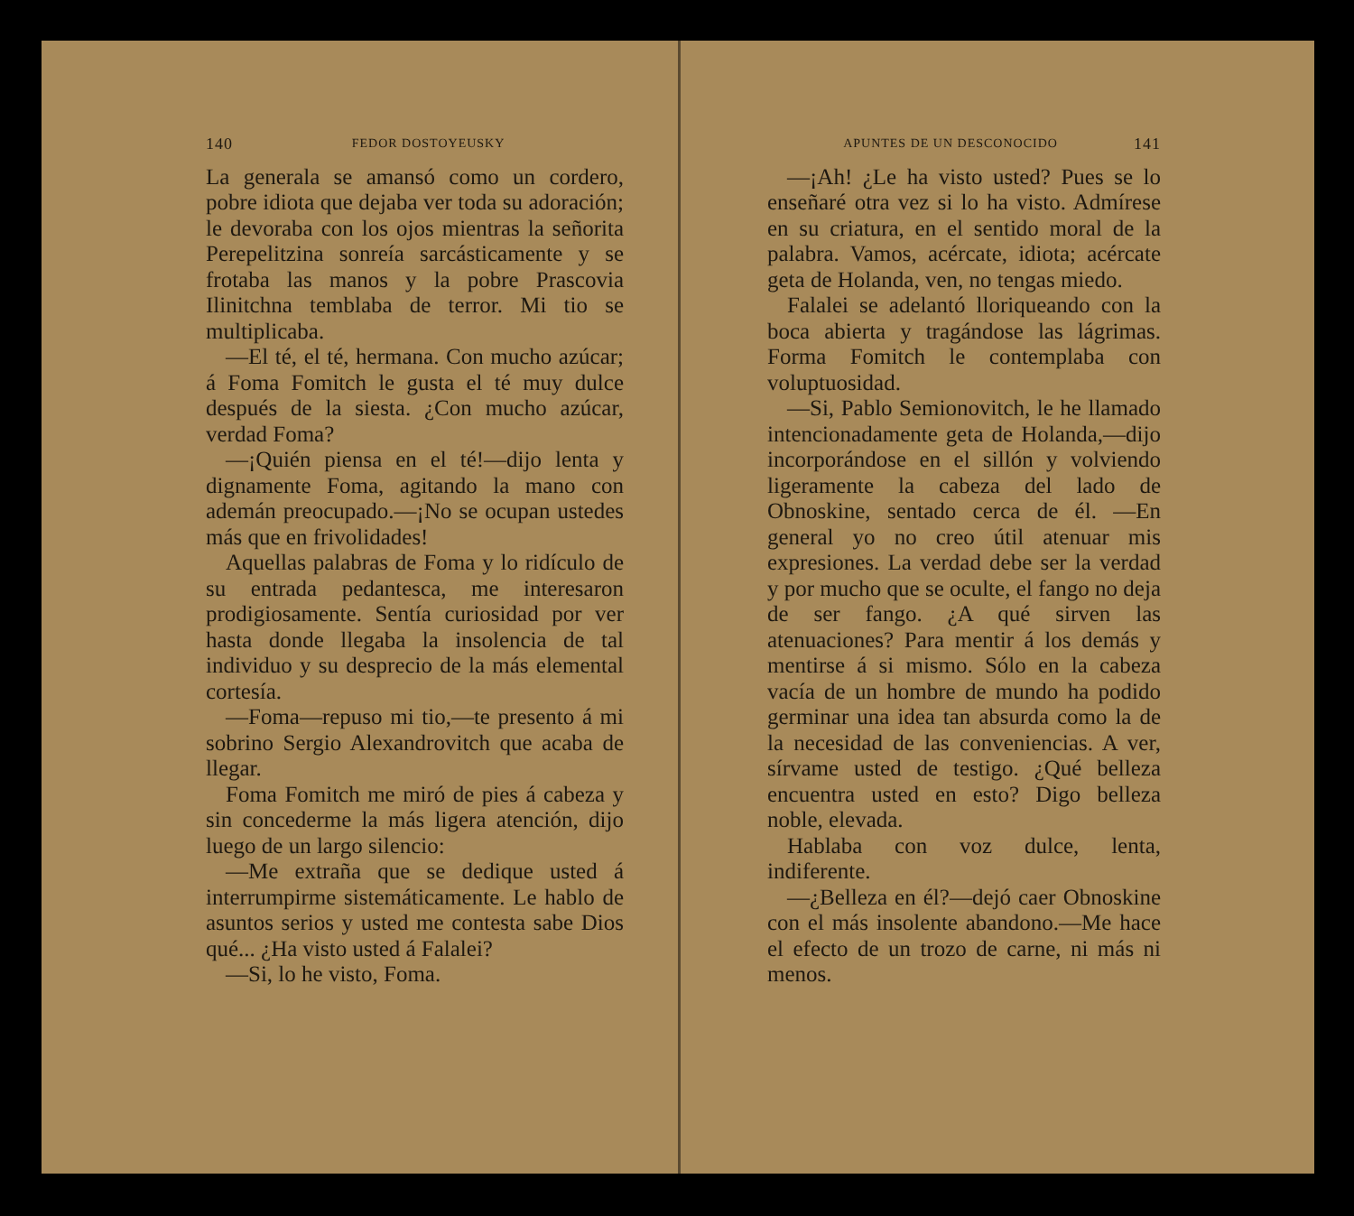140 FEDOR DOSTOYEUSKY
La generala se amansó como un cordero, pobre idiota que dejaba ver toda su adoración; le devoraba con los ojos mientras la señorita Perepelitzina sonreía sarcásticamente y se frotaba las manos y la pobre Prascovia Ilinitchna temblaba de terror. Mi tio se multiplicaba.
—El té, el té, hermana. Con mucho azúcar; á Foma Fomitch le gusta el té muy dulce después de la siesta. ¿Con mucho azúcar, verdad Foma?
—¡Quién piensa en el té!—dijo lenta y dignamente Foma, agitando la mano con ademán preocupado.—¡No se ocupan ustedes más que en frivolidades!
Aquellas palabras de Foma y lo ridículo de su entrada pedantesca, me interesaron prodigiosamente. Sentía curiosidad por ver hasta donde llegaba la insolencia de tal individuo y su desprecio de la más elemental cortesía.
—Foma—repuso mi tio,—te presento á mi sobrino Sergio Alexandrovitch que acaba de llegar.
Foma Fomitch me miró de pies á cabeza y sin concederme la más ligera atención, dijo luego de un largo silencio:
—Me extraña que se dedique usted á interrumpirme sistemáticamente. Le hablo de asuntos serios y usted me contesta sabe Dios qué... ¿Ha visto usted á Falalei?
—Si, lo he visto, Foma.
APUNTES DE UN DESCONOCIDO 141
—¡Ah! ¿Le ha visto usted? Pues se lo enseñaré otra vez si lo ha visto. Admírese en su criatura, en el sentido moral de la palabra. Vamos, acércate, idiota; acércate geta de Holanda, ven, no tengas miedo.
Falalei se adelantó lloriqueando con la boca abierta y tragándose las lágrimas. Forma Fomitch le contemplaba con voluptuosidad.
—Si, Pablo Semionovitch, le he llamado intencionadamente geta de Holanda,—dijo incorporándose en el sillón y volviendo ligeramente la cabeza del lado de Obnoskine, sentado cerca de él. —En general yo no creo útil atenuar mis expresiones. La verdad debe ser la verdad y por mucho que se oculte, el fango no deja de ser fango. ¿A qué sirven las atenuaciones? Para mentir á los demás y mentirse á si mismo. Sólo en la cabeza vacía de un hombre de mundo ha podido germinar una idea tan absurda como la de la necesidad de las conveniencias. A ver, sírvame usted de testigo. ¿Qué belleza encuentra usted en esto? Digo belleza noble, elevada.
Hablaba con voz dulce, lenta, indiferente.
—¿Belleza en él?—dejó caer Obnoskine con el más insolente abandono.—Me hace el efecto de un trozo de carne, ni más ni menos.